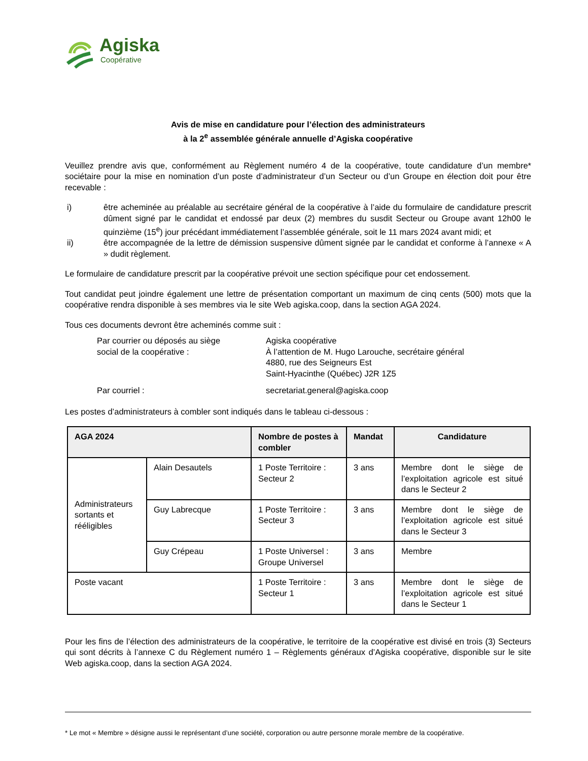Agiska
Coopérative
Avis de mise en candidature pour l’élection des administrateurs
à la 2<sup>e</sup> assemblée générale annuelle d’Agiska coopérative
Veuillez prendre avis que, conformément au Règlement numéro 4 de la coopérative, toute candidature d’un membre* sociétaire pour la mise en nomination d’un poste d’administrateur d’un Secteur ou d’un Groupe en élection doit pour être recevable :
i) être acheminée au préalable au secrétaire général de la coopérative à l’aide du formulaire de candidature prescrit dûment signé par le candidat et endossé par deux (2) membres du susdit Secteur ou Groupe avant 12h00 le quinzième (15<sup>e</sup>) jour précédant immédiatement l’assemblée générale, soit le 11 mars 2024 avant midi; et
ii) être accompagnée de la lettre de démission suspensive dûment signée par le candidat et conforme à l’annexe « A » dudit règlement.
Le formulaire de candidature prescrit par la coopérative prévoit une section spécifique pour cet endossement.
Tout candidat peut joindre également une lettre de présentation comportant un maximum de cinq cents (500) mots que la coopérative rendra disponible à ses membres via le site Web agiska.coop, dans la section AGA 2024.
Tous ces documents devront être acheminés comme suit :
Par courrier ou déposés au siège
social de la coopérative :
Agiska coopérative
À l’attention de M. Hugo Larouche, secrétaire général
4880, rue des Seigneurs Est
Saint-Hyacinthe (Québec) J2R 1Z5
Par courriel :
secretariat.general@agiska.coop
Les postes d’administrateurs à combler sont indiqués dans le tableau ci-dessous :
| AGA 2024 | | Nombre de postes à combler | Mandat | Candidature |
| --- | --- | --- | --- | --- |
| Administrateurs sortants et rééligibles | Alain Desautels | 1 Poste Territoire : Secteur 2 | 3 ans | Membre dont le siège de l’exploitation agricole est situé dans le Secteur 2 |
| | Guy Labrecque | 1 Poste Territoire : Secteur 3 | 3 ans | Membre dont le siège de l’exploitation agricole est situé dans le Secteur 3 |
| | Guy Crépeau | 1 Poste Universel : Groupe Universel | 3 ans | Membre |
| Poste vacant | | 1 Poste Territoire : Secteur 1 | 3 ans | Membre dont le siège de l’exploitation agricole est situé dans le Secteur 1 |
Pour les fins de l’élection des administrateurs de la coopérative, le territoire de la coopérative est divisé en trois (3) Secteurs qui sont décrits à l’annexe C du Règlement numéro 1 – Règlements généraux d’Agiska coopérative, disponible sur le site Web agiska.coop, dans la section AGA 2024.
* Le mot « Membre » désigne aussi le représentant d’une société, corporation ou autre personne morale membre de la coopérative.